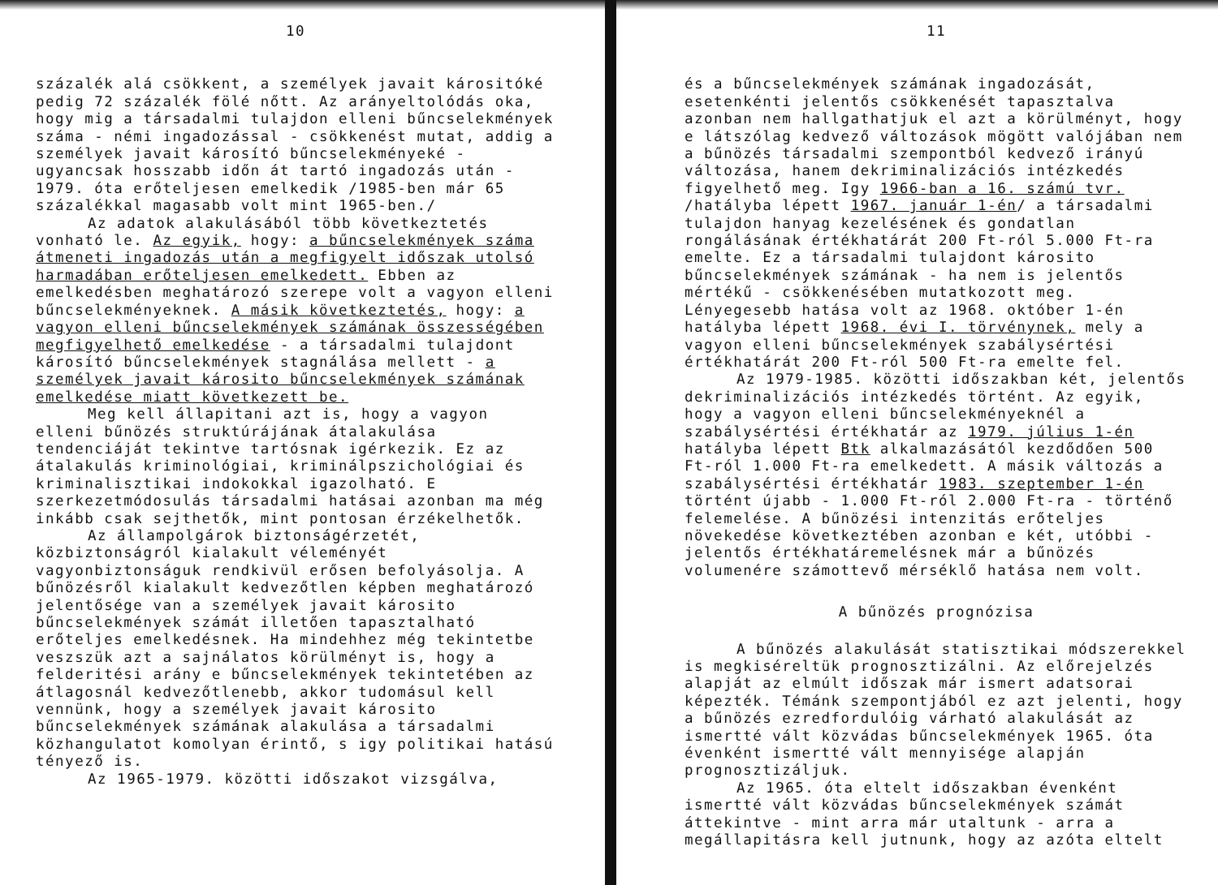10
százalék alá csökkent, a személyek javait kárositóké pedig 72 százalék fölé nőtt. Az arányeltolódás oka, hogy mig a társadalmi tulajdon elleni bűncselekmények száma - némi ingadozással - csökkenést mutat, addig a személyek javait károsító bűncselekményeké - ugyancsak hosszabb időn át tartó ingadozás után - 1979. óta erőteljesen emelkedik /1985-ben már 65 százalékkal magasabb volt mint 1965-ben./
Az adatok alakulásából több következtetés vonható le. Az egyik, hogy: a bűncselekmények száma átmeneti ingadozás után a megfigyelt időszak utolsó harmadában erőteljesen emelkedett. Ebben az emelkedésben meghatározó szerepe volt a vagyon elleni bűncselekményeknek. A másik következtetés, hogy: a vagyon elleni bűncselekmények számának összességében megfigyelhető emelkedése - a társadalmi tulajdont károsító bűncselekmények stagnálása mellett - a személyek javait károsito bűncselekmények számának emelkedése miatt következett be.
Meg kell állapitani azt is, hogy a vagyon elleni bűnözés struktúrájának átalakulása tendenciáját tekintve tartósnak igérkezik. Ez az átalakulás kriminológiai, kriminálpszichológiai és kriminalisztikai indokokkal igazolható. E szerkezetmódosulás társadalmi hatásai azonban ma még inkább csak sejthetők, mint pontosan érzékelhetők.
Az állampolgárok biztonságérzetét, közbiztonságról kialakult véleményét vagyonbiztonságuk rendkivül erősen befolyásolja. A bűnözésről kialakult kedvezőtlen képben meghatározó jelentősége van a személyek javait károsito bűncselekmények számát illetően tapasztalható erőteljes emelkedésnek. Ha mindehhez még tekintetbe veszszük azt a sajnálatos körülményt is, hogy a felderitési arány e bűncselekmények tekintetében az átlagosnál kedvezőtlenebb, akkor tudomásul kell vennünk, hogy a személyek javait károsito bűncselekmények számának alakulása a társadalmi közhangulatot komolyan érintő, s igy politikai hatású tényező is.
Az 1965-1979. közötti időszakot vizsgálva,
11
és a bűncselekmények számának ingadozását, esetenkénti jelentős csökkenését tapasztalva azonban nem hallgathatjuk el azt a körülményt, hogy e látszólag kedvező változások mögött valójában nem a bűnözés társadalmi szempontból kedvező irányú változása, hanem dekriminalizációs intézkedés figyelhető meg. Igy 1966-ban a 16. számú tvr. /hatályba lépett 1967. január 1-én/ a társadalmi tulajdon hanyag kezelésének és gondatlan rongálásának értékhatárát 200 Ft-ról 5.000 Ft-ra emelte. Ez a társadalmi tulajdont károsito bűncselekmények számának - ha nem is jelentős mértékű - csökkenésében mutatkozott meg. Lényegesebb hatása volt az 1968. október 1-én hatályba lépett 1968. évi I. törvénynek, mely a vagyon elleni bűncselekmények szabálysértési értékhatárát 200 Ft-ról 500 Ft-ra emelte fel.
Az 1979-1985. közötti időszakban két, jelentős dekriminalizációs intézkedés történt. Az egyik, hogy a vagyon elleni bűncselekményeknél a szabálysértési értékhatár az 1979. július 1-én hatályba lépett Btk alkalmazásától kezdődően 500 Ft-ról 1.000 Ft-ra emelkedett. A másik változás a szabálysértési értékhatár 1983. szeptember 1-én történt újabb - 1.000 Ft-ról 2.000 Ft-ra - történő felemelése. A bűnözési intenzitás erőteljes növekedése következtében azonban e két, utóbbi - jelentős értékhatáremelésnek már a bűnözés volumenére számottevő mérséklő hatása nem volt.
A bűnözés prognózisa
A bűnözés alakulását statisztikai módszerekkel is megkiséreltük prognosztizálni. Az előrejelzés alapját az elmúlt időszak már ismert adatsorai képezték. Témánk szempontjából ez azt jelenti, hogy a bűnözés ezredfordulóig várható alakulását az ismertté vált közvádas bűncselekmények 1965. óta évenként ismertté vált mennyisége alapján prognosztizáljuk.
Az 1965. óta eltelt időszakban évenként ismertté vált közvádas bűncselekmények számát áttekintve - mint arra már utaltunk - arra a megállapitásra kell jutnunk, hogy az azóta eltelt